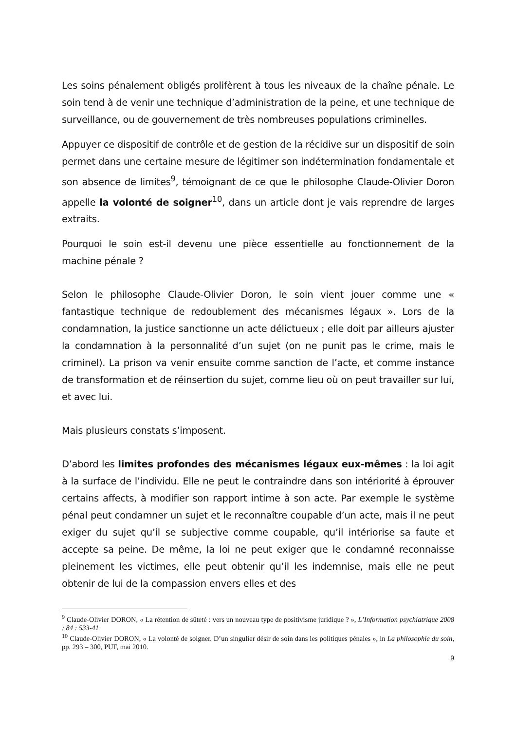Les soins pénalement obligés prolifèrent à tous les niveaux de la chaîne pénale. Le soin tend à de venir une technique d’administration de la peine, et une technique de surveillance, ou de gouvernement de très nombreuses populations criminelles.
Appuyer ce dispositif de contrôle et de gestion de la récidive sur un dispositif de soin permet dans une certaine mesure de légitimer son indétermination fondamentale et son absence de limites<sup>9</sup>, témoignant de ce que le philosophe Claude-Olivier Doron appelle la volonté de soigner<sup>10</sup>, dans un article dont je vais reprendre de larges extraits.
Pourquoi le soin est-il devenu une pièce essentielle au fonctionnement de la machine pénale ?
Selon le philosophe Claude-Olivier Doron, le soin vient jouer comme une « fantastique technique de redoublement des mécanismes légaux ». Lors de la condamnation, la justice sanctionne un acte délictueux ; elle doit par ailleurs ajuster la condamnation à la personnalité d’un sujet (on ne punit pas le crime, mais le criminel). La prison va venir ensuite comme sanction de l’acte, et comme instance de transformation et de réinsertion du sujet, comme lieu où on peut travailler sur lui, et avec lui.
Mais plusieurs constats s’imposent.
D’abord les limites profondes des mécanismes légaux eux-mêmes : la loi agit à la surface de l’individu. Elle ne peut le contraindre dans son intériorité à éprouver certains affects, à modifier son rapport intime à son acte. Par exemple le système pénal peut condamner un sujet et le reconnaître coupable d’un acte, mais il ne peut exiger du sujet qu’il se subjective comme coupable, qu’il intériorise sa faute et accepte sa peine. De même, la loi ne peut exiger que le condamné reconnaisse pleinement les victimes, elle peut obtenir qu’il les indemnise, mais elle ne peut obtenir de lui de la compassion envers elles et des
<sup>9</sup> Claude-Olivier DORON, « La rétention de sûteté : vers un nouveau type de positivisme juridique ? », L’Information psychiatrique 2008 ; 84 : 533-41
<sup>10</sup> Claude-Olivier DORON, « La volonté de soigner. D’un singulier désir de soin dans les politiques pénales », in La philosophie du soin, pp. 293 – 300, PUF, mai 2010.
9